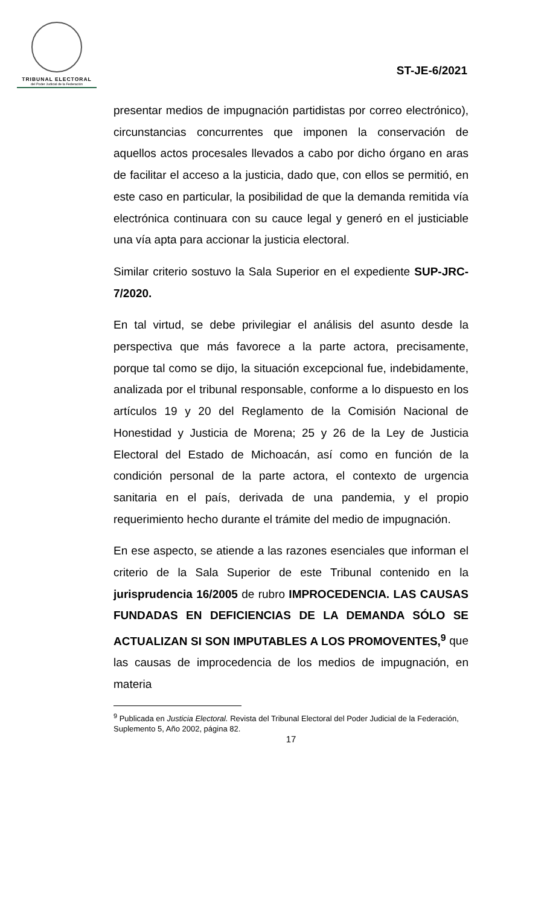TRIBUNAL ELECTORAL
del Poder Judicial de la Federación
ST-JE-6/2021
presentar medios de impugnación partidistas por correo electrónico), circunstancias concurrentes que imponen la conservación de aquellos actos procesales llevados a cabo por dicho órgano en aras de facilitar el acceso a la justicia, dado que, con ellos se permitió, en este caso en particular, la posibilidad de que la demanda remitida vía electrónica continuara con su cauce legal y generó en el justiciable una vía apta para accionar la justicia electoral.
Similar criterio sostuvo la Sala Superior en el expediente SUP-JRC-7/2020.
En tal virtud, se debe privilegiar el análisis del asunto desde la perspectiva que más favorece a la parte actora, precisamente, porque tal como se dijo, la situación excepcional fue, indebidamente, analizada por el tribunal responsable, conforme a lo dispuesto en los artículos 19 y 20 del Reglamento de la Comisión Nacional de Honestidad y Justicia de Morena; 25 y 26 de la Ley de Justicia Electoral del Estado de Michoacán, así como en función de la condición personal de la parte actora, el contexto de urgencia sanitaria en el país, derivada de una pandemia, y el propio requerimiento hecho durante el trámite del medio de impugnación.
En ese aspecto, se atiende a las razones esenciales que informan el criterio de la Sala Superior de este Tribunal contenido en la jurisprudencia 16/2005 de rubro IMPROCEDENCIA. LAS CAUSAS FUNDADAS EN DEFICIENCIAS DE LA DEMANDA SÓLO SE ACTUALIZAN SI SON IMPUTABLES A LOS PROMOVENTES,<sup>9</sup> que las causas de improcedencia de los medios de impugnación, en materia
<sup>9</sup> Publicada en Justicia Electoral. Revista del Tribunal Electoral del Poder Judicial de la Federación, Suplemento 5, Año 2002, página 82.
17